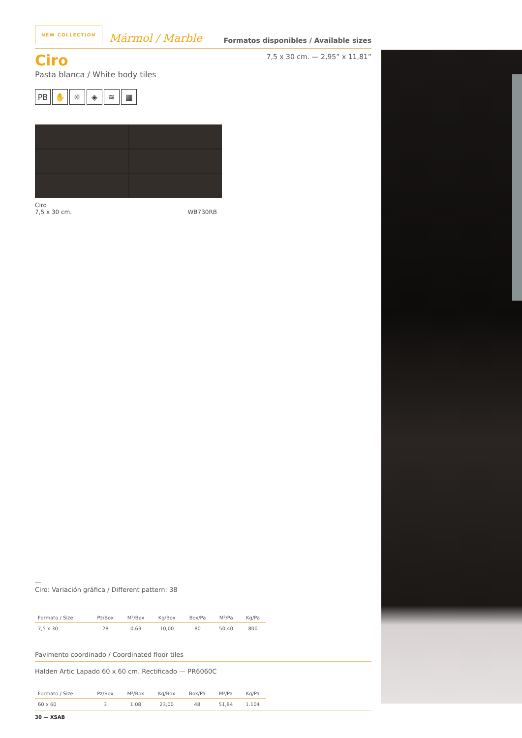NEW COLLECTION Mármol / Marble Formatos disponibles / Available sizes
Ciro
Pasta blanca / White body tiles
7,5 x 30 cm. — 2,95” x 11,81”
PB ✋ ☼ ◈ ≋ ▦
Ciro
7,5 x 30 cm. WB730RB
—
Ciro: Variación gráfica / Different pattern: 38
| Formato / Size | Pz/Box | M²/Box | Kg/Box | Box/Pa | M²/Pa | Kg/Pa |
| --- | --- | --- | --- | --- | --- | --- |
| 7,5 x 30 | 28 | 0,63 | 10,00 | 80 | 50,40 | 800 |
Pavimento coordinado / Coordinated floor tiles
Halden Artic Lapado 60 x 60 cm. Rectificado — PR6060C
| Formato / Size | Pz/Box | M²/Box | Kg/Box | Box/Pa | M²/Pa | Kg/Pa |
| --- | --- | --- | --- | --- | --- | --- |
| 60 x 60 | 3 | 1,08 | 23,00 | 48 | 51,84 | 1.104 |
30 — XSAB